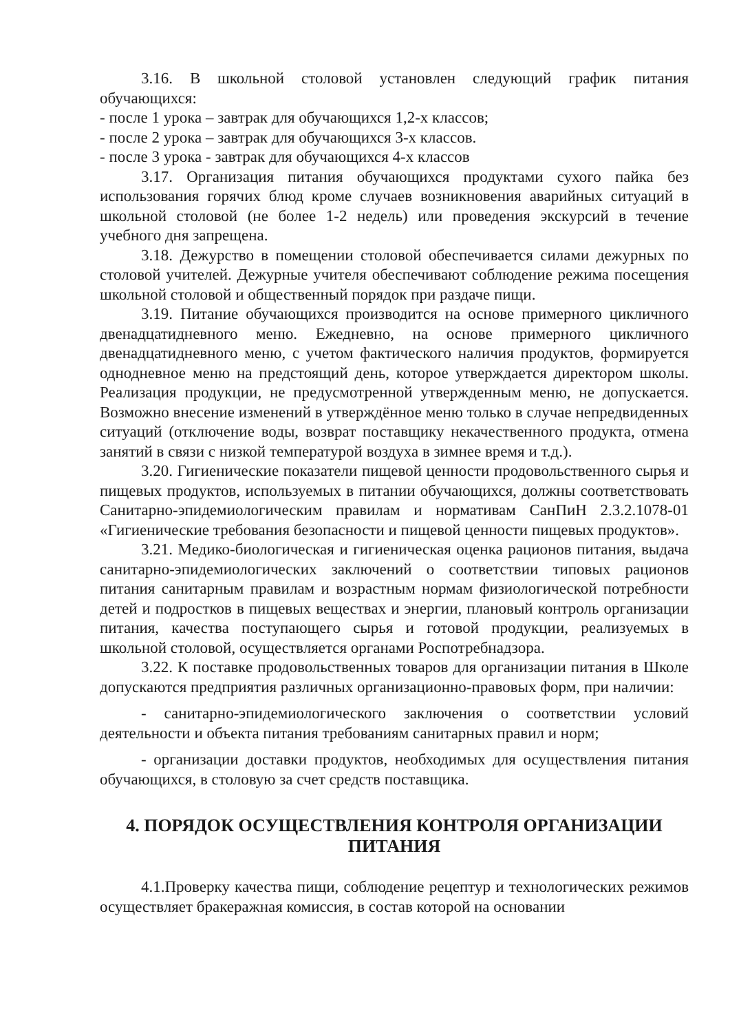3.16. В школьной столовой установлен следующий график питания обучающихся:
- после 1 урока – завтрак для обучающихся 1,2-х классов;
- после 2 урока – завтрак для обучающихся 3-х классов.
- после 3 урока - завтрак для обучающихся 4-х классов
3.17. Организация питания обучающихся продуктами сухого пайка без использования горячих блюд кроме случаев возникновения аварийных ситуаций в школьной столовой (не более 1-2 недель) или проведения экскурсий в течение учебного дня запрещена.
3.18. Дежурство в помещении столовой обеспечивается силами дежурных по столовой учителей. Дежурные учителя обеспечивают соблюдение режима посещения школьной столовой и общественный порядок при раздаче пищи.
3.19. Питание обучающихся производится на основе примерного цикличного двенадцатидневного меню. Ежедневно, на основе примерного цикличного двенадцатидневного меню, с учетом фактического наличия продуктов, формируется однодневное меню на предстоящий день, которое утверждается директором школы. Реализация продукции, не предусмотренной утвержденным меню, не допускается. Возможно внесение изменений в утверждённое меню только в случае непредвиденных ситуаций (отключение воды, возврат поставщику некачественного продукта, отмена занятий в связи с низкой температурой воздуха в зимнее время и т.д.).
3.20. Гигиенические показатели пищевой ценности продовольственного сырья и пищевых продуктов, используемых в питании обучающихся, должны соответствовать Санитарно-эпидемиологическим правилам и нормативам СанПиН 2.3.2.1078-01 «Гигиенические требования безопасности и пищевой ценности пищевых продуктов».
3.21. Медико-биологическая и гигиеническая оценка рационов питания, выдача санитарно-эпидемиологических заключений о соответствии типовых рационов питания санитарным правилам и возрастным нормам физиологической потребности детей и подростков в пищевых веществах и энергии, плановый контроль организации питания, качества поступающего сырья и готовой продукции, реализуемых в школьной столовой, осуществляется органами Роспотребнадзора.
3.22. К поставке продовольственных товаров для организации питания в Школе допускаются предприятия различных организационно-правовых форм, при наличии:
- санитарно-эпидемиологического заключения о соответствии условий деятельности и объекта питания требованиям санитарных правил и норм;
- организации доставки продуктов, необходимых для осуществления питания обучающихся, в столовую за счет средств поставщика.
4. ПОРЯДОК ОСУЩЕСТВЛЕНИЯ КОНТРОЛЯ ОРГАНИЗАЦИИ ПИТАНИЯ
4.1.Проверку качества пищи, соблюдение рецептур и технологических режимов осуществляет бракеражная комиссия, в состав которой на основании